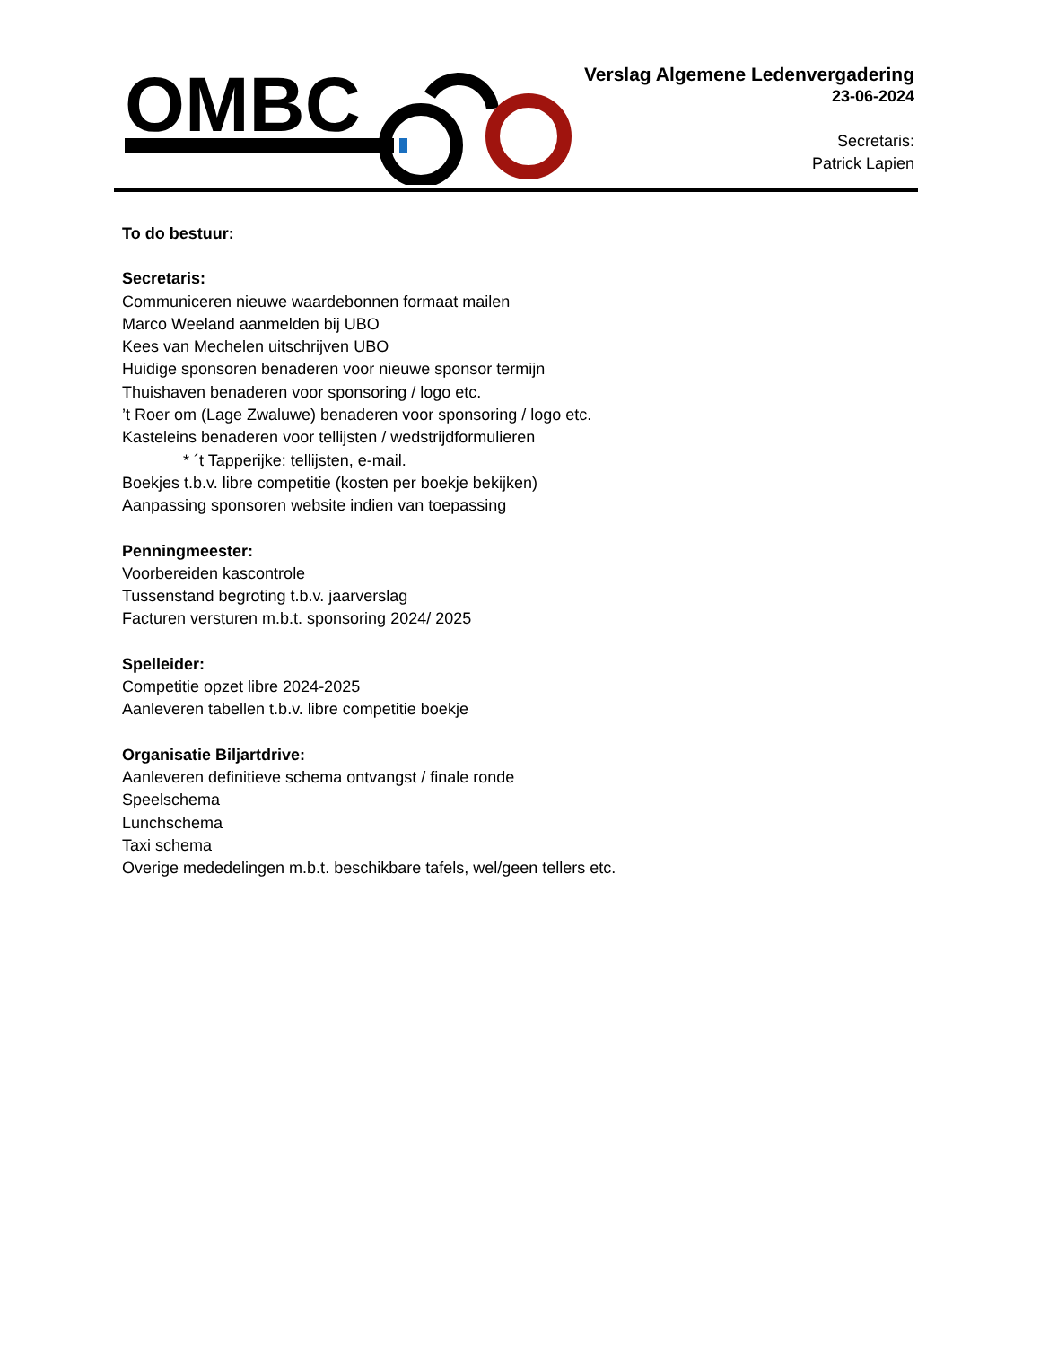OMBC
Verslag Algemene Ledenvergadering
23-06-2024
Secretaris:
Patrick Lapien
To do bestuur:
Secretaris:
Communiceren nieuwe waardebonnen formaat mailen
Marco Weeland aanmelden bij UBO
Kees van Mechelen uitschrijven UBO
Huidige sponsoren benaderen voor nieuwe sponsor termijn
Thuishaven benaderen voor sponsoring / logo etc.
’t Roer om (Lage Zwaluwe) benaderen voor sponsoring / logo etc.
Kasteleins benaderen voor tellijsten / wedstrijdformulieren
* ´t Tapperijke: tellijsten, e-mail.
Boekjes t.b.v. libre competitie (kosten per boekje bekijken)
Aanpassing sponsoren website indien van toepassing
Penningmeester:
Voorbereiden kascontrole
Tussenstand begroting t.b.v. jaarverslag
Facturen versturen m.b.t. sponsoring 2024/ 2025
Spelleider:
Competitie opzet libre 2024-2025
Aanleveren tabellen t.b.v. libre competitie boekje
Organisatie Biljartdrive:
Aanleveren definitieve schema ontvangst / finale ronde
Speelschema
Lunchschema
Taxi schema
Overige mededelingen m.b.t. beschikbare tafels, wel/geen tellers etc.